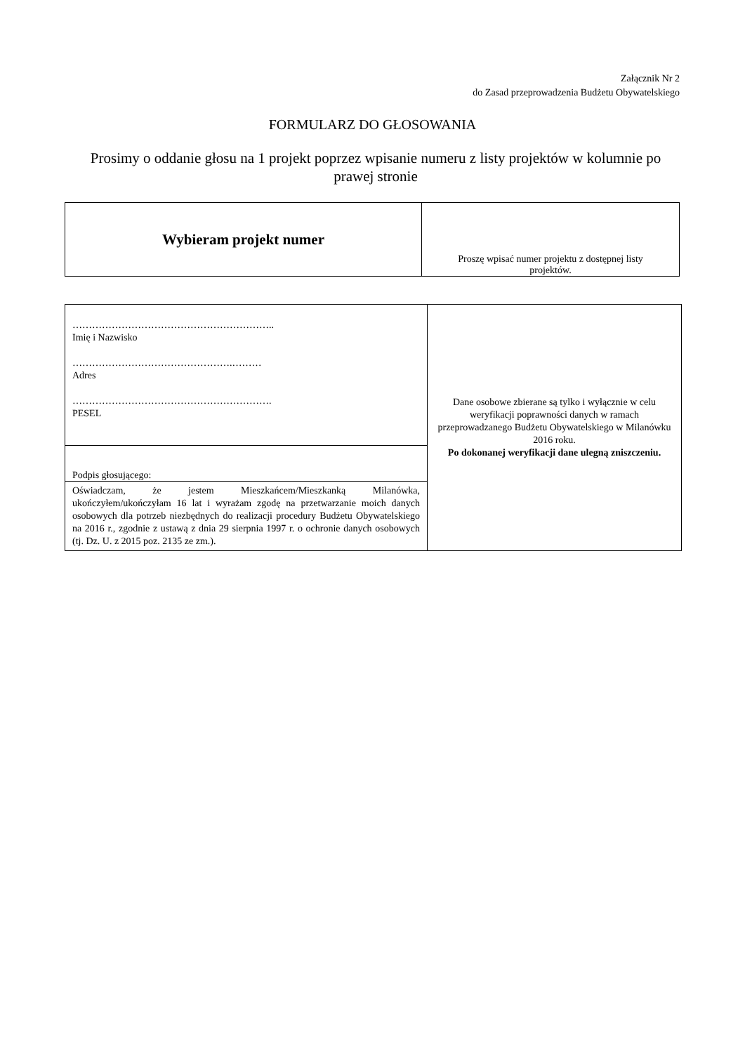Załącznik Nr 2
do Zasad przeprowadzenia Budżetu Obywatelskiego
FORMULARZ DO GŁOSOWANIA
Prosimy o oddanie głosu na 1 projekt poprzez wpisanie numeru z listy projektów w kolumnie po prawej stronie
| Wybieram projekt numer | Proszę wpisać numer projektu z dostępnej listy projektów. |
| …………………………………………………….. Imię i Nazwisko ………………………………………….……… Adres ……………………………………………………. PESEL | Dane osobowe zbierane są tylko i wyłącznie w celu weryfikacji poprawności danych w ramach przeprowadzanego Budżetu Obywatelskiego w Milanówku 2016 roku. Po dokonanej weryfikacji dane ulegną zniszczeniu. |
| Podpis głosującego: | |
| Oświadczam, że jestem Mieszkańcem/Mieszkanką Milanówka, ukończyłem/ukończyłam 16 lat i wyrażam zgodę na przetwarzanie moich danych osobowych dla potrzeb niezbędnych do realizacji procedury Budżetu Obywatelskiego na 2016 r., zgodnie z ustawą z dnia 29 sierpnia 1997 r. o ochronie danych osobowych (tj. Dz. U. z 2015 poz. 2135 ze zm.). | |